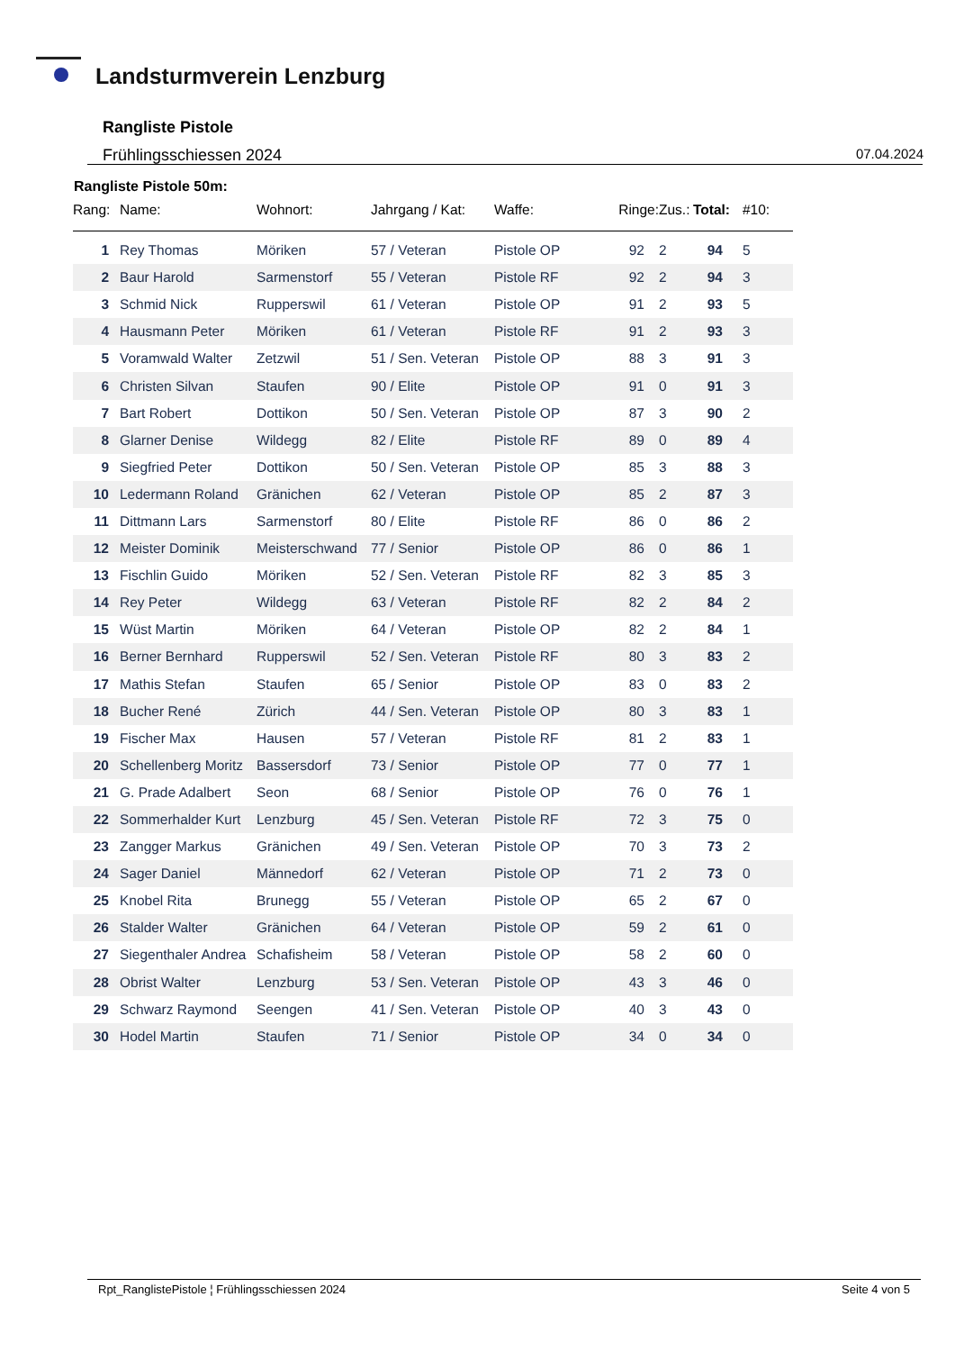Landsturmverein Lenzburg
Rangliste Pistole
Frühlingsschiessen 2024 07.04.2024
Rangliste Pistole 50m:
| Rang: | Name: | Wohnort: | Jahrgang / Kat: | Waffe: | Ringe: | Zus.: | Total: | #10: |
| --- | --- | --- | --- | --- | --- | --- | --- | --- |
| 1 | Rey Thomas | Möriken | 57 / Veteran | Pistole OP | 92 | 2 | 94 | 5 |
| 2 | Baur Harold | Sarmenstorf | 55 / Veteran | Pistole RF | 92 | 2 | 94 | 3 |
| 3 | Schmid Nick | Rupperswil | 61 / Veteran | Pistole OP | 91 | 2 | 93 | 5 |
| 4 | Hausmann Peter | Möriken | 61 / Veteran | Pistole RF | 91 | 2 | 93 | 3 |
| 5 | Voramwald Walter | Zetzwil | 51 / Sen. Veteran | Pistole OP | 88 | 3 | 91 | 3 |
| 6 | Christen Silvan | Staufen | 90 / Elite | Pistole OP | 91 | 0 | 91 | 3 |
| 7 | Bart Robert | Dottikon | 50 / Sen. Veteran | Pistole OP | 87 | 3 | 90 | 2 |
| 8 | Glarner Denise | Wildegg | 82 / Elite | Pistole RF | 89 | 0 | 89 | 4 |
| 9 | Siegfried Peter | Dottikon | 50 / Sen. Veteran | Pistole OP | 85 | 3 | 88 | 3 |
| 10 | Ledermann Roland | Gränichen | 62 / Veteran | Pistole OP | 85 | 2 | 87 | 3 |
| 11 | Dittmann Lars | Sarmenstorf | 80 / Elite | Pistole RF | 86 | 0 | 86 | 2 |
| 12 | Meister Dominik | Meisterschwand | 77 / Senior | Pistole OP | 86 | 0 | 86 | 1 |
| 13 | Fischlin Guido | Möriken | 52 / Sen. Veteran | Pistole RF | 82 | 3 | 85 | 3 |
| 14 | Rey Peter | Wildegg | 63 / Veteran | Pistole RF | 82 | 2 | 84 | 2 |
| 15 | Wüst Martin | Möriken | 64 / Veteran | Pistole OP | 82 | 2 | 84 | 1 |
| 16 | Berner Bernhard | Rupperswil | 52 / Sen. Veteran | Pistole RF | 80 | 3 | 83 | 2 |
| 17 | Mathis Stefan | Staufen | 65 / Senior | Pistole OP | 83 | 0 | 83 | 2 |
| 18 | Bucher René | Zürich | 44 / Sen. Veteran | Pistole OP | 80 | 3 | 83 | 1 |
| 19 | Fischer Max | Hausen | 57 / Veteran | Pistole RF | 81 | 2 | 83 | 1 |
| 20 | Schellenberg Moritz | Bassersdorf | 73 / Senior | Pistole OP | 77 | 0 | 77 | 1 |
| 21 | G. Prade Adalbert | Seon | 68 / Senior | Pistole OP | 76 | 0 | 76 | 1 |
| 22 | Sommerhalder Kurt | Lenzburg | 45 / Sen. Veteran | Pistole RF | 72 | 3 | 75 | 0 |
| 23 | Zangger Markus | Gränichen | 49 / Sen. Veteran | Pistole OP | 70 | 3 | 73 | 2 |
| 24 | Sager Daniel | Männedorf | 62 / Veteran | Pistole OP | 71 | 2 | 73 | 0 |
| 25 | Knobel Rita | Brunegg | 55 / Veteran | Pistole OP | 65 | 2 | 67 | 0 |
| 26 | Stalder Walter | Gränichen | 64 / Veteran | Pistole OP | 59 | 2 | 61 | 0 |
| 27 | Siegenthaler Andrea | Schafisheim | 58 / Veteran | Pistole OP | 58 | 2 | 60 | 0 |
| 28 | Obrist Walter | Lenzburg | 53 / Sen. Veteran | Pistole OP | 43 | 3 | 46 | 0 |
| 29 | Schwarz Raymond | Seengen | 41 / Sen. Veteran | Pistole OP | 40 | 3 | 43 | 0 |
| 30 | Hodel Martin | Staufen | 71 / Senior | Pistole OP | 34 | 0 | 34 | 0 |
Rpt_RanglistePistole ¦ Frühlingsschiessen 2024 Seite 4 von 5